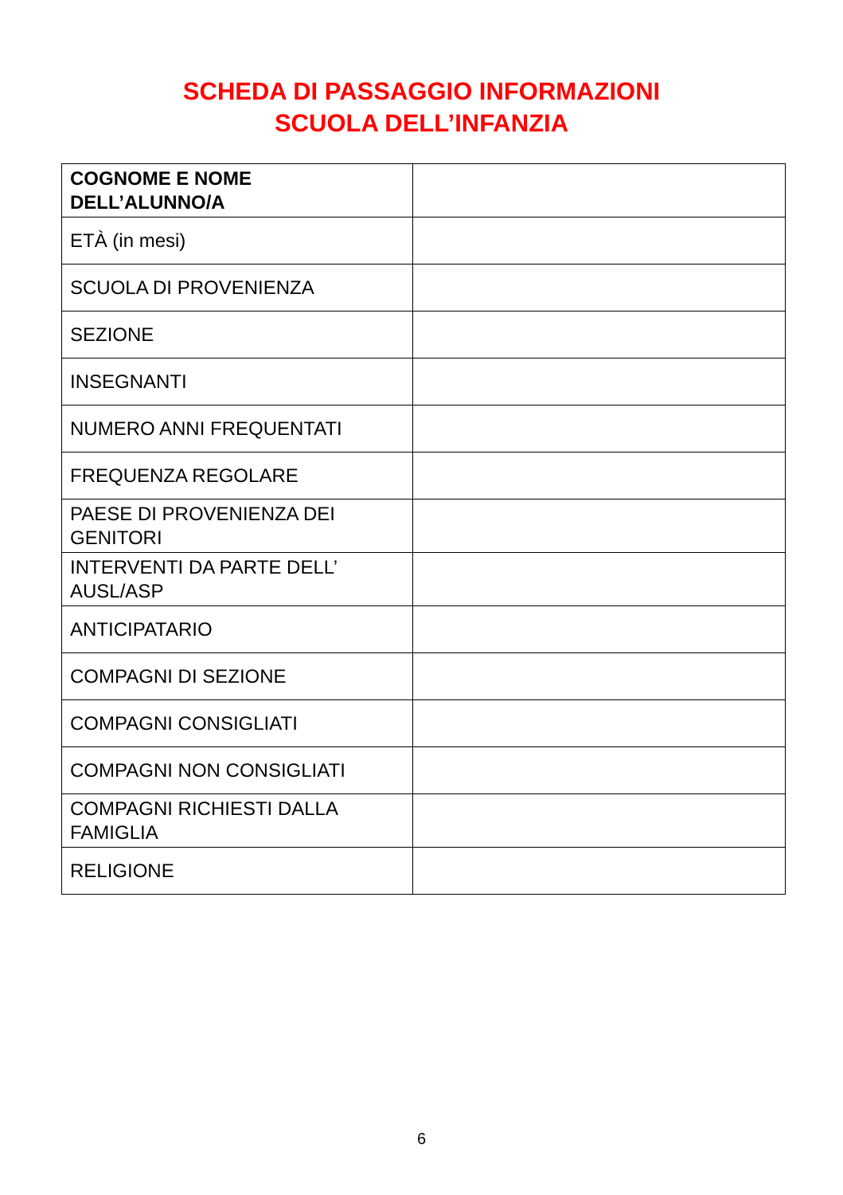SCHEDA DI PASSAGGIO INFORMAZIONI
SCUOLA DELL’INFANZIA
| COGNOME E NOME DELL’ALUNNO/A | |
| ETÀ (in mesi) | |
| SCUOLA DI PROVENIENZA | |
| SEZIONE | |
| INSEGNANTI | |
| NUMERO ANNI FREQUENTATI | |
| FREQUENZA REGOLARE | |
| PAESE DI PROVENIENZA DEI GENITORI | |
| INTERVENTI DA PARTE DELL’ AUSL/ASP | |
| ANTICIPATARIO | |
| COMPAGNI DI SEZIONE | |
| COMPAGNI CONSIGLIATI | |
| COMPAGNI NON CONSIGLIATI | |
| COMPAGNI RICHIESTI DALLA FAMIGLIA | |
| RELIGIONE | |
6